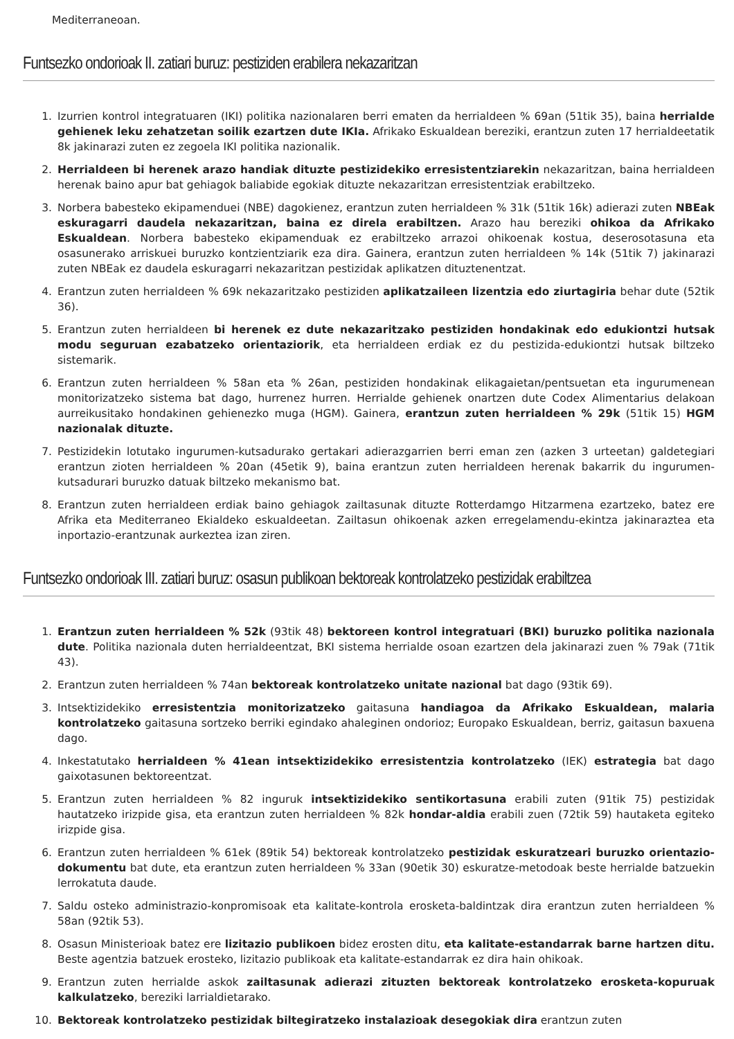Mediterraneoan.
Funtsezko ondorioak II. zatiari buruz: pestiziden erabilera nekazaritzan
1. Izurrien kontrol integratuaren (IKI) politika nazionalaren berri ematen da herrialdeen % 69an (51tik 35), baina herrialde gehienek leku zehatzetan soilik ezartzen dute IKIa. Afrikako Eskualdean bereziki, erantzun zuten 17 herrialdeetatik 8k jakinarazi zuten ez zegoela IKI politika nazionalik.
2. Herrialdeen bi herenek arazo handiak dituzte pestizidekiko erresistentziarekin nekazaritzan, baina herrialdeen herenak baino apur bat gehiagok baliabide egokiak dituzte nekazaritzan erresistentziak erabiltzeko.
3. Norbera babesteko ekipamenduei (NBE) dagokienez, erantzun zuten herrialdeen % 31k (51tik 16k) adierazi zuten NBEak eskuragarri daudela nekazaritzan, baina ez direla erabiltzen. Arazo hau bereziki ohikoa da Afrikako Eskualdean. Norbera babesteko ekipamenduak ez erabiltzeko arrazoi ohikoenak kostua, deserosotasuna eta osasunerako arriskuei buruzko kontzientziarik eza dira. Gainera, erantzun zuten herrialdeen % 14k (51tik 7) jakinarazi zuten NBEak ez daudela eskuragarri nekazaritzan pestizidak aplikatzen dituztenentzat.
4. Erantzun zuten herrialdeen % 69k nekazaritzako pestiziden aplikatzaileen lizentzia edo ziurtagiria behar dute (52tik 36).
5. Erantzun zuten herrialdeen bi herenek ez dute nekazaritzako pestiziden hondakinak edo edukiontzi hutsak modu seguruan ezabatzeko orientaziorik, eta herrialdeen erdiak ez du pestizida-edukiontzi hutsak biltzeko sistemarik.
6. Erantzun zuten herrialdeen % 58an eta % 26an, pestiziden hondakinak elikagaietan/pentsuetan eta ingurumenean monitorizatzeko sistema bat dago, hurrenez hurren. Herrialde gehienek onartzen dute Codex Alimentarius delakoan aurreikusitako hondakinen gehienezko muga (HGM). Gainera, erantzun zuten herrialdeen % 29k (51tik 15) HGM nazionalak dituzte.
7. Pestizidekin lotutako ingurumen-kutsadurako gertakari adierazgarrien berri eman zen (azken 3 urteetan) galdetegiari erantzun zioten herrialdeen % 20an (45etik 9), baina erantzun zuten herrialdeen herenak bakarrik du ingurumen-kutsadurari buruzko datuak biltzeko mekanismo bat.
8. Erantzun zuten herrialdeen erdiak baino gehiagok zailtasunak dituzte Rotterdamgo Hitzarmena ezartzeko, batez ere Afrika eta Mediterraneo Ekialdeko eskualdeetan. Zailtasun ohikoenak azken erregelamendu-ekintza jakinaraztea eta inportazio-erantzunak aurkeztea izan ziren.
Funtsezko ondorioak III. zatiari buruz: osasun publikoan bektoreak kontrolatzeko pestizidak erabiltzea
1. Erantzun zuten herrialdeen % 52k (93tik 48) bektoreen kontrol integratuari (BKI) buruzko politika nazionala dute. Politika nazionala duten herrialdeentzat, BKI sistema herrialde osoan ezartzen dela jakinarazi zuen % 79ak (71tik 43).
2. Erantzun zuten herrialdeen % 74an bektoreak kontrolatzeko unitate nazional bat dago (93tik 69).
3. Intsektizidekiko erresistentzia monitorizatzeko gaitasuna handiagoa da Afrikako Eskualdean, malaria kontrolatzeko gaitasuna sortzeko berriki egindako ahaleginen ondorioz; Europako Eskualdean, berriz, gaitasun baxuena dago.
4. Inkestatutako herrialdeen % 41ean intsektizidekiko erresistentzia kontrolatzeko (IEK) estrategia bat dago gaixotasunen bektoreentzat.
5. Erantzun zuten herrialdeen % 82 inguruk intsektizidekiko sentikortasuna erabili zuten (91tik 75) pestizidak hautatzeko irizpide gisa, eta erantzun zuten herrialdeen % 82k hondar-aldia erabili zuen (72tik 59) hautaketa egiteko irizpide gisa.
6. Erantzun zuten herrialdeen % 61ek (89tik 54) bektoreak kontrolatzeko pestizidak eskuratzeari buruzko orientazio-dokumentu bat dute, eta erantzun zuten herrialdeen % 33an (90etik 30) eskuratze-metodoak beste herrialde batzuekin lerrokatuta daude.
7. Saldu osteko administrazio-konpromisoak eta kalitate-kontrola erosketa-baldintzak dira erantzun zuten herrialdeen % 58an (92tik 53).
8. Osasun Ministerioak batez ere lizitazio publikoen bidez erosten ditu, eta kalitate-estandarrak barne hartzen ditu. Beste agentzia batzuek erosteko, lizitazio publikoak eta kalitate-estandarrak ez dira hain ohikoak.
9. Erantzun zuten herrialde askok zailtasunak adierazi zituzten bektoreak kontrolatzeko erosketa-kopuruak kalkulatzeko, bereziki larrialdietarako.
10. Bektoreak kontrolatzeko pestizidak biltegiratzeko instalazioak desegokiak dira erantzun zuten